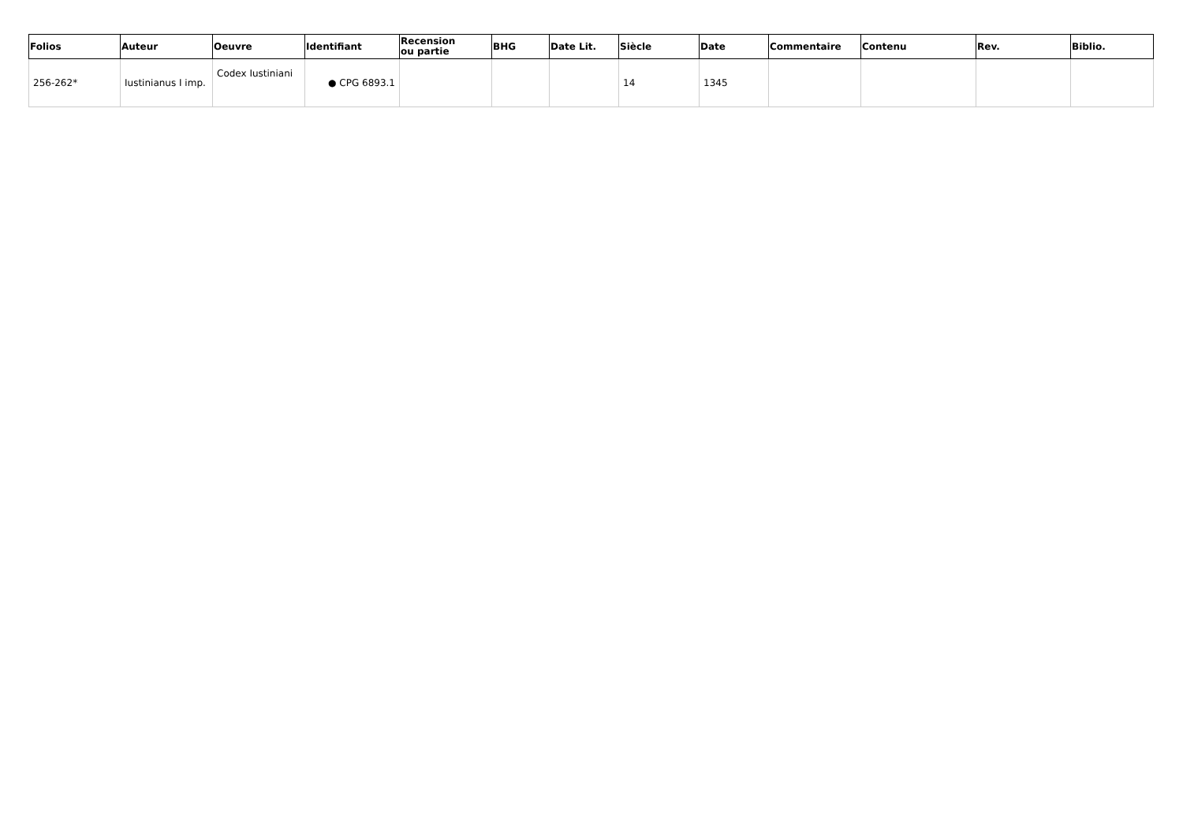| Folios | Auteur | Oeuvre | Identifiant | Recension ou partie | BHG | Date Lit. | Siècle | Date | Commentaire | Contenu | Rev. | Biblio. |
| --- | --- | --- | --- | --- | --- | --- | --- | --- | --- | --- | --- | --- |
| 256-262* | Iustinianus I imp. | Codex Iustiniani | ● CPG 6893.1 | | | | 14 | 1345 | | | | |